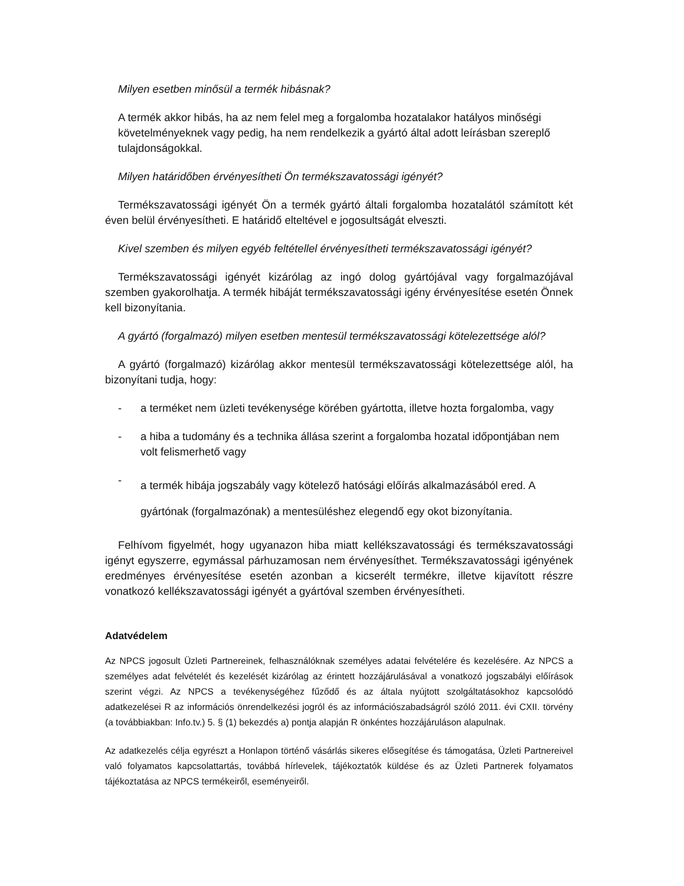Milyen esetben minősül a termék hibásnak?
A termék akkor hibás, ha az nem felel meg a forgalomba hozatalakor hatályos minőségi követelményeknek vagy pedig, ha nem rendelkezik a gyártó által adott leírásban szereplő tulajdonságokkal.
Milyen határidőben érvényesítheti Ön termékszavatossági igényét?
Termékszavatossági igényét Ön a termék gyártó általi forgalomba hozatalától számított két éven belül érvényesítheti. E határidő elteltével e jogosultságát elveszti.
Kivel szemben és milyen egyéb feltétellel érvényesítheti termékszavatossági igényét?
Termékszavatossági igényét kizárólag az ingó dolog gyártójával vagy forgalmazójával szemben gyakorolhatja. A termék hibáját termékszavatossági igény érvényesítése esetén Önnek kell bizonyítania.
A gyártó (forgalmazó) milyen esetben mentesül termékszavatossági kötelezettsége alól?
A gyártó (forgalmazó) kizárólag akkor mentesül termékszavatossági kötelezettsége alól, ha bizonyítani tudja, hogy:
- a terméket nem üzleti tevékenysége körében gyártotta, illetve hozta forgalomba, vagy
- a hiba a tudomány és a technika állása szerint a forgalomba hozatal időpontjában nem volt felismerhető vagy
- a termék hibája jogszabály vagy kötelező hatósági előírás alkalmazásából ered. A gyártónak (forgalmazónak) a mentesüléshez elegendő egy okot bizonyítania.
Felhívom figyelmét, hogy ugyanazon hiba miatt kellékszavatossági és termékszavatossági igényt egyszerre, egymással párhuzamosan nem érvényesíthet. Termékszavatossági igényének eredményes érvényesítése esetén azonban a kicserélt termékre, illetve kijavított részre vonatkozó kellékszavatossági igényét a gyártóval szemben érvényesítheti.
Adatvédelem
Az NPCS jogosult Üzleti Partnereinek, felhasználóknak személyes adatai felvételére és kezelésére. Az NPCS a személyes adat felvételét és kezelését kizárólag az érintett hozzájárulásával a vonatkozó jogszabályi előírások szerint végzi. Az NPCS a tevékenységéhez fűződő és az általa nyújtott szolgáltatásokhoz kapcsolódó adatkezelései R az információs önrendelkezési jogról és az információszabadságról szóló 2011. évi CXII. törvény (a továbbiakban: Info.tv.) 5. § (1) bekezdés a) pontja alapján R önkéntes hozzájáruláson alapulnak.
Az adatkezelés célja egyrészt a Honlapon történő vásárlás sikeres elősegítése és támogatása, Üzleti Partnereivel való folyamatos kapcsolattartás, továbbá hírlevelek, tájékoztatók küldése és az Üzleti Partnerek folyamatos tájékoztatása az NPCS termékeiről, eseményeiről.